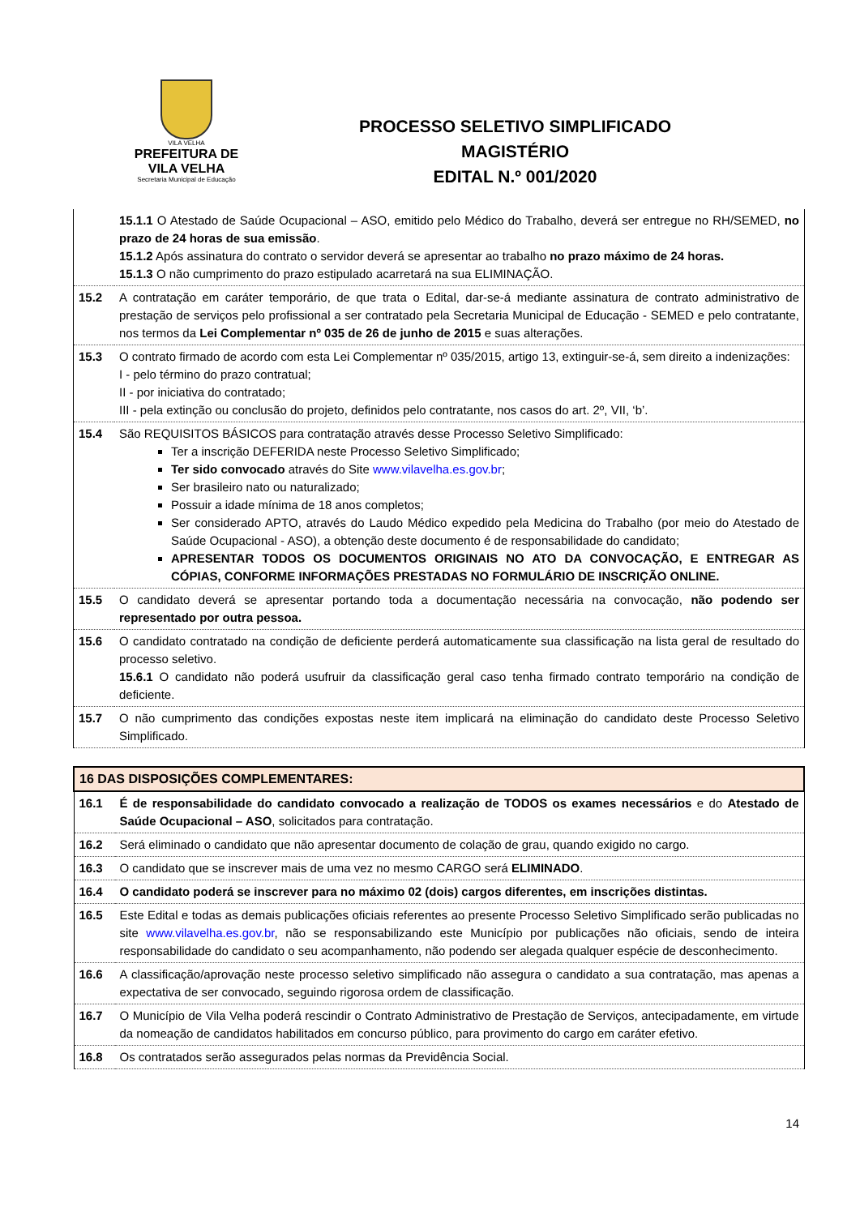VILA VELHA
PREFEITURA DE
VILA VELHA
Secretaria Municipal de Educação
PROCESSO SELETIVO SIMPLIFICADO
MAGISTÉRIO
EDITAL N.º 001/2020
| | 15.1.1 O Atestado de Saúde Ocupacional – ASO, emitido pelo Médico do Trabalho, deverá ser entregue no RH/SEMED, no prazo de 24 horas de sua emissão . 15.1.2 Após assinatura do contrato o servidor deverá se apresentar ao trabalho no prazo máximo de 24 horas. 15.1.3 O não cumprimento do prazo estipulado acarretará na sua ELIMINAÇÃO. |
| 15.2 | A contratação em caráter temporário, de que trata o Edital, dar-se-á mediante assinatura de contrato administrativo de prestação de serviços pelo profissional a ser contratado pela Secretaria Municipal de Educação - SEMED e pelo contratante, nos termos da Lei Complementar nº 035 de 26 de junho de 2015 e suas alterações. |
| 15.3 | O contrato firmado de acordo com esta Lei Complementar nº 035/2015, artigo 13, extinguir-se-á, sem direito a indenizações: I - pelo término do prazo contratual; II - por iniciativa do contratado; III - pela extinção ou conclusão do projeto, definidos pelo contratante, nos casos do art. 2º, VII, ‘b’. |
| 15.4 | São REQUISITOS BÁSICOS para contratação através desse Processo Seletivo Simplificado: Ter a inscrição DEFERIDA neste Processo Seletivo Simplificado; Ter sido convocado através do Site www.vilavelha.es.gov.br ; Ser brasileiro nato ou naturalizado; Possuir a idade mínima de 18 anos completos; Ser considerado APTO, através do Laudo Médico expedido pela Medicina do Trabalho (por meio do Atestado de Saúde Ocupacional - ASO), a obtenção deste documento é de responsabilidade do candidato; APRESENTAR TODOS OS DOCUMENTOS ORIGINAIS NO ATO DA CONVOCAÇÃO, E ENTREGAR AS CÓPIAS, CONFORME INFORMAÇÕES PRESTADAS NO FORMULÁRIO DE INSCRIÇÃO ONLINE. |
| 15.5 | O candidato deverá se apresentar portando toda a documentação necessária na convocação, não podendo ser representado por outra pessoa. |
| 15.6 | O candidato contratado na condição de deficiente perderá automaticamente sua classificação na lista geral de resultado do processo seletivo. 15.6.1 O candidato não poderá usufruir da classificação geral caso tenha firmado contrato temporário na condição de deficiente. |
| 15.7 | O não cumprimento das condições expostas neste item implicará na eliminação do candidato deste Processo Seletivo Simplificado. |
| 16 DAS DISPOSIÇÕES COMPLEMENTARES: | |
| 16.1 | É de responsabilidade do candidato convocado a realização de TODOS os exames necessários e do Atestado de Saúde Ocupacional – ASO , solicitados para contratação. |
| 16.2 | Será eliminado o candidato que não apresentar documento de colação de grau, quando exigido no cargo. |
| 16.3 | O candidato que se inscrever mais de uma vez no mesmo CARGO será ELIMINADO . |
| 16.4 | O candidato poderá se inscrever para no máximo 02 (dois) cargos diferentes, em inscrições distintas. |
| 16.5 | Este Edital e todas as demais publicações oficiais referentes ao presente Processo Seletivo Simplificado serão publicadas no site www.vilavelha.es.gov.br , não se responsabilizando este Município por publicações não oficiais, sendo de inteira responsabilidade do candidato o seu acompanhamento, não podendo ser alegada qualquer espécie de desconhecimento. |
| 16.6 | A classificação/aprovação neste processo seletivo simplificado não assegura o candidato a sua contratação, mas apenas a expectativa de ser convocado, seguindo rigorosa ordem de classificação. |
| 16.7 | O Município de Vila Velha poderá rescindir o Contrato Administrativo de Prestação de Serviços, antecipadamente, em virtude da nomeação de candidatos habilitados em concurso público, para provimento do cargo em caráter efetivo. |
| 16.8 | Os contratados serão assegurados pelas normas da Previdência Social. |
14